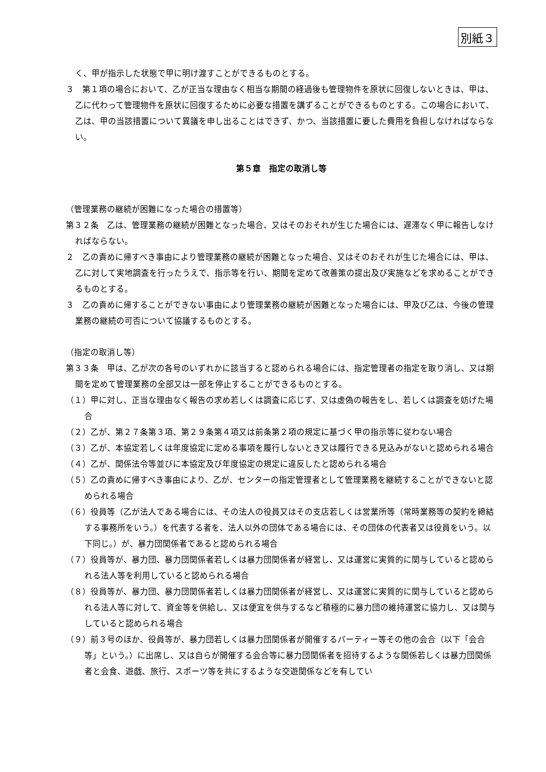別紙３
く、甲が指示した状態で甲に明け渡すことができるものとする。
３　第１項の場合において、乙が正当な理由なく相当な期間の経過後も管理物件を原状に回復しないときは、甲は、乙に代わって管理物件を原状に回復するために必要な措置を講ずることができるものとする。この場合において、乙は、甲の当該措置について異議を申し出ることはできず、かつ、当該措置に要した費用を負担しなければならない。
第５章　指定の取消し等
（管理業務の継続が困難になった場合の措置等）
第３２条　乙は、管理業務の継続が困難となった場合、又はそのおそれが生じた場合には、遅滞なく甲に報告しなければならない。
２　乙の責めに帰すべき事由により管理業務の継続が困難となった場合、又はそのおそれが生じた場合には、甲は、乙に対して実地調査を行ったうえで、指示等を行い、期間を定めて改善策の提出及び実施などを求めることができるものとする。
３　乙の責めに帰することができない事由により管理業務の継続が困難となった場合には、甲及び乙は、今後の管理業務の継続の可否について協議するものとする。
（指定の取消し等）
第３３条　甲は、乙が次の各号のいずれかに該当すると認められる場合には、指定管理者の指定を取り消し、又は期間を定めて管理業務の全部又は一部を停止することができるものとする。
（１）甲に対し、正当な理由なく報告の求め若しくは調査に応じず、又は虚偽の報告をし、若しくは調査を妨げた場合
（２）乙が、第２７条第３項、第２９条第４項又は前条第２項の規定に基づく甲の指示等に従わない場合
（３）乙が、本協定若しくは年度協定に定める事項を履行しないとき又は履行できる見込みがないと認められる場合
（４）乙が、関係法令等並びに本協定及び年度協定の規定に違反したと認められる場合
（５）乙の責めに帰すべき事由により、乙が、センターの指定管理者として管理業務を継続することができないと認められる場合
（６）役員等（乙が法人である場合には、その法人の役員又はその支店若しくは営業所等（常時業務等の契約を締結する事務所をいう。）を代表する者を、法人以外の団体である場合には、その団体の代表者又は役員をいう。以下同じ。）が、暴力団関係者であると認められる場合
（７）役員等が、暴力団、暴力団関係者若しくは暴力団関係者が経営し、又は運営に実質的に関与していると認められる法人等を利用していると認められる場合
（８）役員等が、暴力団、暴力団関係者若しくは暴力団関係者が経営し、又は運営に実質的に関与していると認められる法人等に対して、資金等を供給し、又は便宜を供与するなど積極的に暴力団の維持運営に協力し、又は関与していると認められる場合
（９）前３号のほか、役員等が、暴力団若しくは暴力団関係者が開催するパーティー等その他の会合（以下「会合等」という。）に出席し、又は自らが開催する会合等に暴力団関係者を招待するような関係若しくは暴力団関係者と会食、遊戯、旅行、スポーツ等を共にするような交遊関係などを有してい